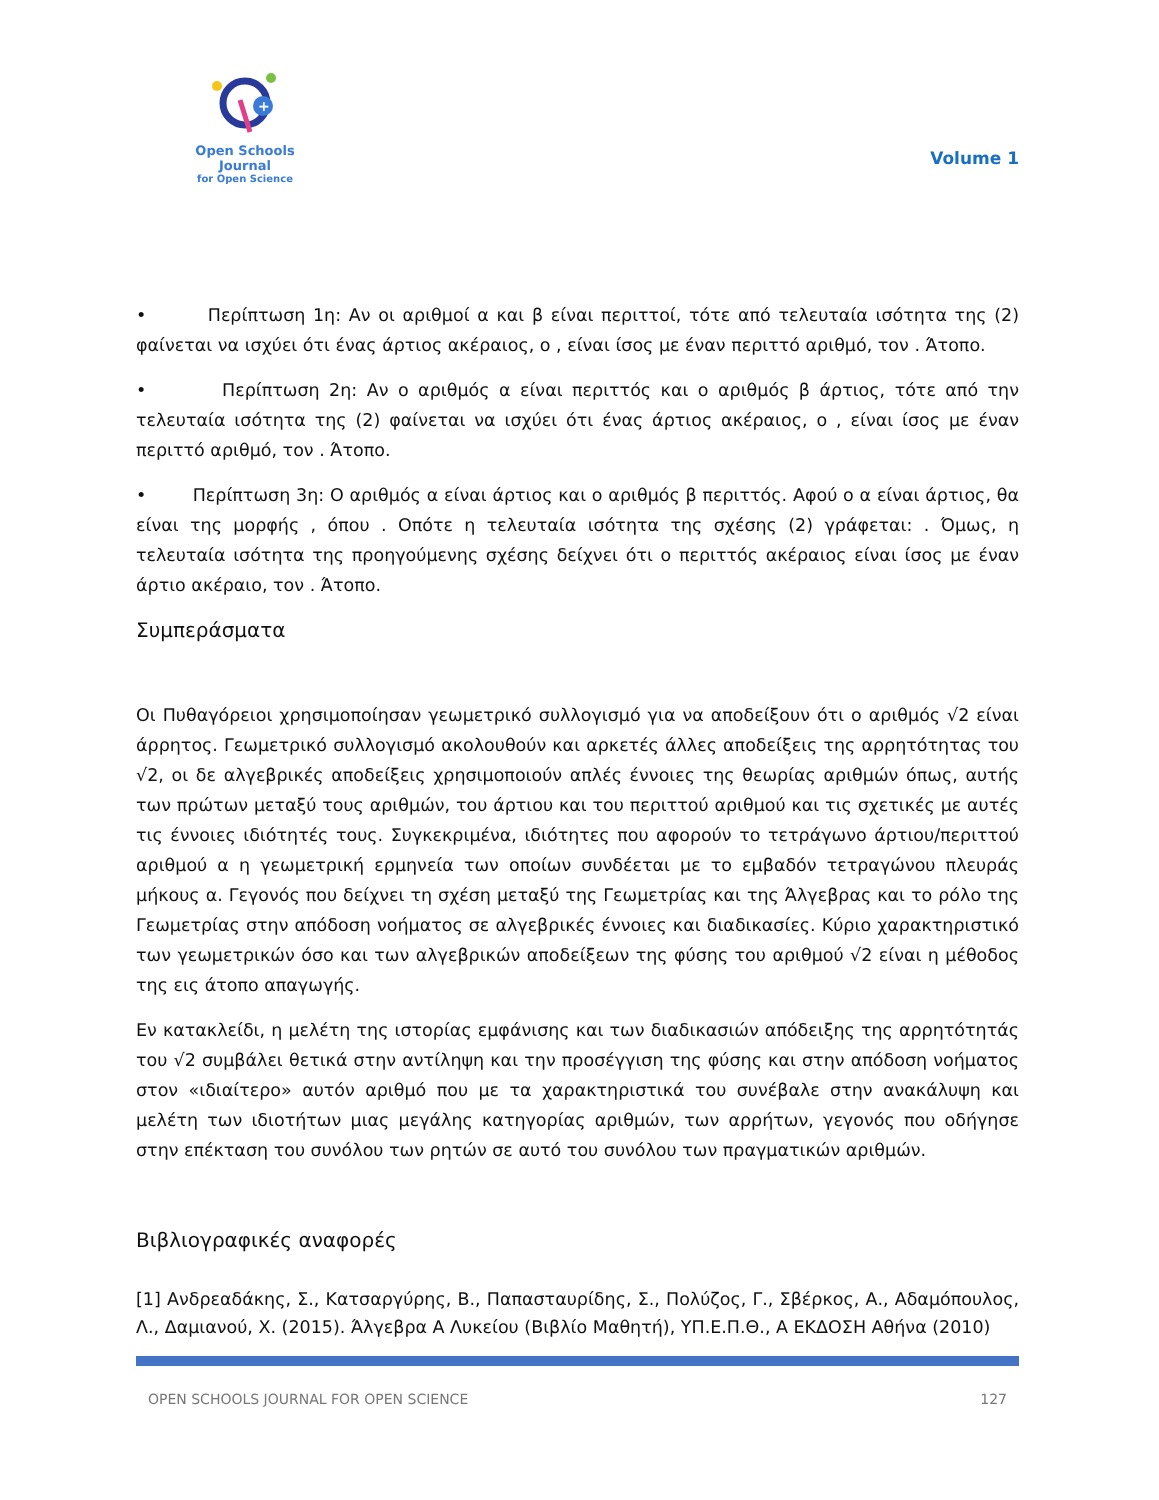+
Open Schools Journal
for Open Science
Volume 1
• Περίπτωση 1η: Αν οι αριθμοί α και β είναι περιττοί, τότε από τελευταία ισότητα της (2) φαίνεται να ισχύει ότι ένας άρτιος ακέραιος, ο , είναι ίσος με έναν περιττό αριθμό, τον . Άτοπο.
• Περίπτωση 2η: Αν ο αριθμός α είναι περιττός και ο αριθμός β άρτιος, τότε από την τελευταία ισότητα της (2) φαίνεται να ισχύει ότι ένας άρτιος ακέραιος, ο , είναι ίσος με έναν περιττό αριθμό, τον . Άτοπο.
• Περίπτωση 3η: Ο αριθμός α είναι άρτιος και ο αριθμός β περιττός. Αφού ο α είναι άρτιος, θα είναι της μορφής , όπου . Οπότε η τελευταία ισότητα της σχέσης (2) γράφεται: . Όμως, η τελευταία ισότητα της προηγούμενης σχέσης δείχνει ότι ο περιττός ακέραιος είναι ίσος με έναν άρτιο ακέραιο, τον . Άτοπο.
Συμπεράσματα
Οι Πυθαγόρειοι χρησιμοποίησαν γεωμετρικό συλλογισμό για να αποδείξουν ότι ο αριθμός √2 είναι άρρητος. Γεωμετρικό συλλογισμό ακολουθούν και αρκετές άλλες αποδείξεις της αρρητότητας του √2, οι δε αλγεβρικές αποδείξεις χρησιμοποιούν απλές έννοιες της θεωρίας αριθμών όπως, αυτής των πρώτων μεταξύ τους αριθμών, του άρτιου και του περιττού αριθμού και τις σχετικές με αυτές τις έννοιες ιδιότητές τους. Συγκεκριμένα, ιδιότητες που αφορούν το τετράγωνο άρτιου/περιττού αριθμού α η γεωμετρική ερμηνεία των οποίων συνδέεται με το εμβαδόν τετραγώνου πλευράς μήκους α. Γεγονός που δείχνει τη σχέση μεταξύ της Γεωμετρίας και της Άλγεβρας και το ρόλο της Γεωμετρίας στην απόδοση νοήματος σε αλγεβρικές έννοιες και διαδικασίες. Κύριο χαρακτηριστικό των γεωμετρικών όσο και των αλγεβρικών αποδείξεων της φύσης του αριθμού √2 είναι η μέθοδος της εις άτοπο απαγωγής.
Εν κατακλείδι, η μελέτη της ιστορίας εμφάνισης και των διαδικασιών απόδειξης της αρρητότητάς του √2 συμβάλει θετικά στην αντίληψη και την προσέγγιση της φύσης και στην απόδοση νοήματος στον «ιδιαίτερο» αυτόν αριθμό που με τα χαρακτηριστικά του συνέβαλε στην ανακάλυψη και μελέτη των ιδιοτήτων μιας μεγάλης κατηγορίας αριθμών, των αρρήτων, γεγονός που οδήγησε στην επέκταση του συνόλου των ρητών σε αυτό του συνόλου των πραγματικών αριθμών.
Βιβλιογραφικές αναφορές
[1] Ανδρεαδάκης, Σ., Κατσαργύρης, Β., Παπασταυρίδης, Σ., Πολύζος, Γ., Σβέρκος, Α., Αδαμόπουλος, Λ., Δαμιανού, Χ. (2015). Άλγεβρα Α Λυκείου (Βιβλίο Μαθητή), ΥΠ.Ε.Π.Θ., Α ΕΚΔΟΣΗ Αθήνα (2010)
OPEN SCHOOLS JOURNAL FOR OPEN SCIENCE 127